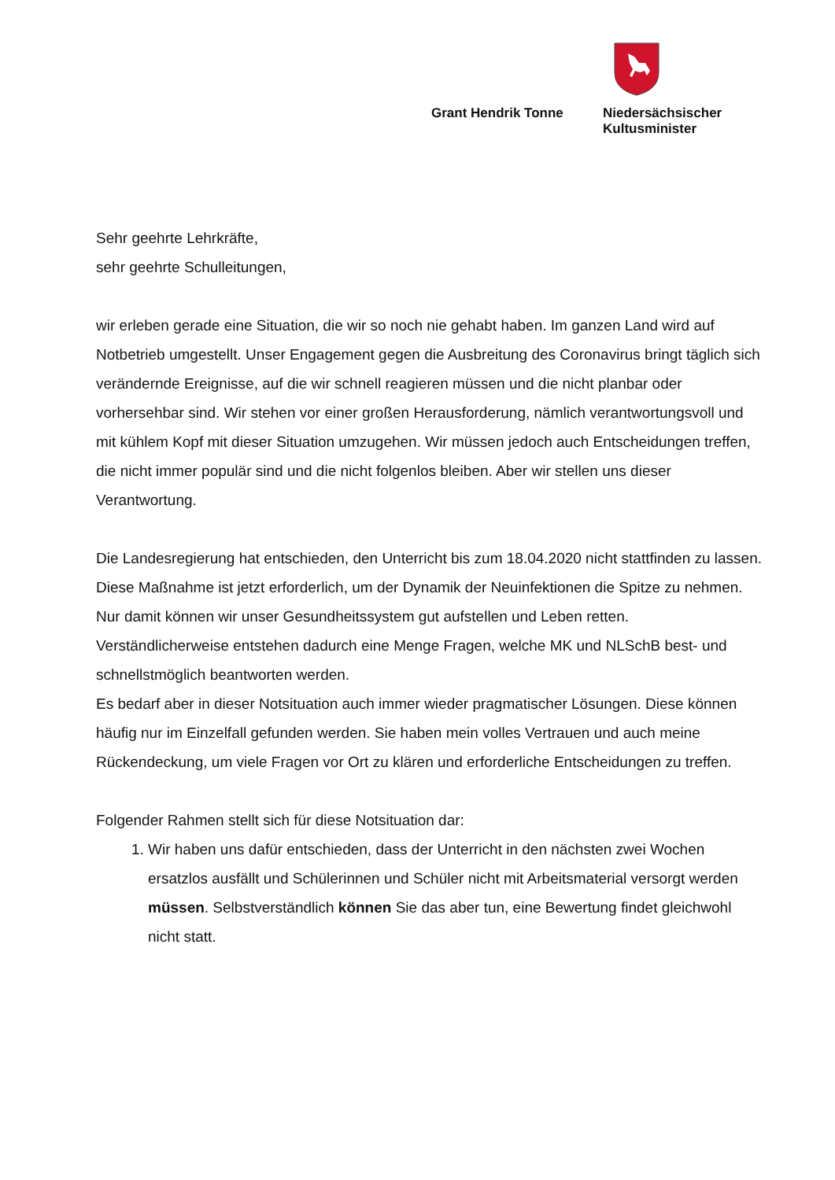Grant Hendrik Tonne Niedersächsischer
Kultusminister
Sehr geehrte Lehrkräfte,
sehr geehrte Schulleitungen,
wir erleben gerade eine Situation, die wir so noch nie gehabt haben. Im ganzen Land wird auf Notbetrieb umgestellt. Unser Engagement gegen die Ausbreitung des Coronavirus bringt täglich sich verändernde Ereignisse, auf die wir schnell reagieren müssen und die nicht planbar oder vorhersehbar sind. Wir stehen vor einer großen Herausforderung, nämlich verantwortungsvoll und mit kühlem Kopf mit dieser Situation umzugehen. Wir müssen jedoch auch Entscheidungen treffen, die nicht immer populär sind und die nicht folgenlos bleiben. Aber wir stellen uns dieser Verantwortung.
Die Landesregierung hat entschieden, den Unterricht bis zum 18.04.2020 nicht stattfinden zu lassen. Diese Maßnahme ist jetzt erforderlich, um der Dynamik der Neuinfektionen die Spitze zu nehmen. Nur damit können wir unser Gesundheitssystem gut aufstellen und Leben retten.
Verständlicherweise entstehen dadurch eine Menge Fragen, welche MK und NLSchB best- und schnellstmöglich beantworten werden.
Es bedarf aber in dieser Notsituation auch immer wieder pragmatischer Lösungen. Diese können häufig nur im Einzelfall gefunden werden. Sie haben mein volles Vertrauen und auch meine Rückendeckung, um viele Fragen vor Ort zu klären und erforderliche Entscheidungen zu treffen.
Folgender Rahmen stellt sich für diese Notsituation dar:
1. Wir haben uns dafür entschieden, dass der Unterricht in den nächsten zwei Wochen ersatzlos ausfällt und Schülerinnen und Schüler nicht mit Arbeitsmaterial versorgt werden müssen. Selbstverständlich können Sie das aber tun, eine Bewertung findet gleichwohl nicht statt.